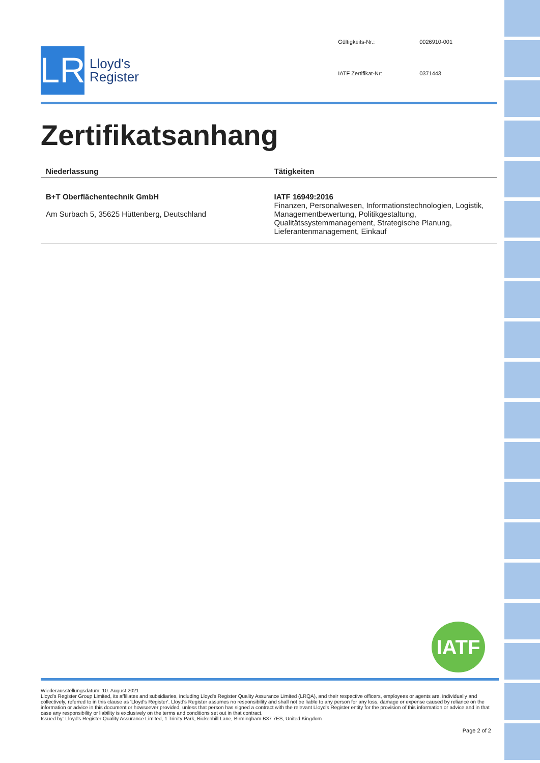LR
Lloyd's
Register
Gültigkeits-Nr.: 0026910-001 IATF Zertifikat-Nr: 0371443
Zertifikatsanhang
| Niederlassung | Tätigkeiten |
| --- | --- |
| B+T Oberflächentechnik GmbH Am Surbach 5, 35625 Hüttenberg, Deutschland | IATF 16949:2016 Finanzen, Personalwesen, Informationstechnologien, Logistik, Managementbewertung, Politikgestaltung, Qualitätssystemmanagement, Strategische Planung, Lieferantenmanagement, Einkauf |
IATF
Wiederausstellungsdatum: 10. August 2021
Lloyd's Register Group Limited, its affiliates and subsidiaries, including Lloyd's Register Quality Assurance Limited (LRQA), and their respective officers, employees or agents are, individually and collectively, referred to in this clause as 'Lloyd's Register'. Lloyd's Register assumes no responsibility and shall not be liable to any person for any loss, damage or expense caused by reliance on the information or advice in this document or howsoever provided, unless that person has signed a contract with the relevant Lloyd's Register entity for the provision of this information or advice and in that case any responsibility or liability is exclusively on the terms and conditions set out in that contract.
Issued by: Lloyd's Register Quality Assurance Limited, 1 Trinity Park, Bickenhill Lane, Birmingham B37 7ES, United Kingdom
Page 2 of 2